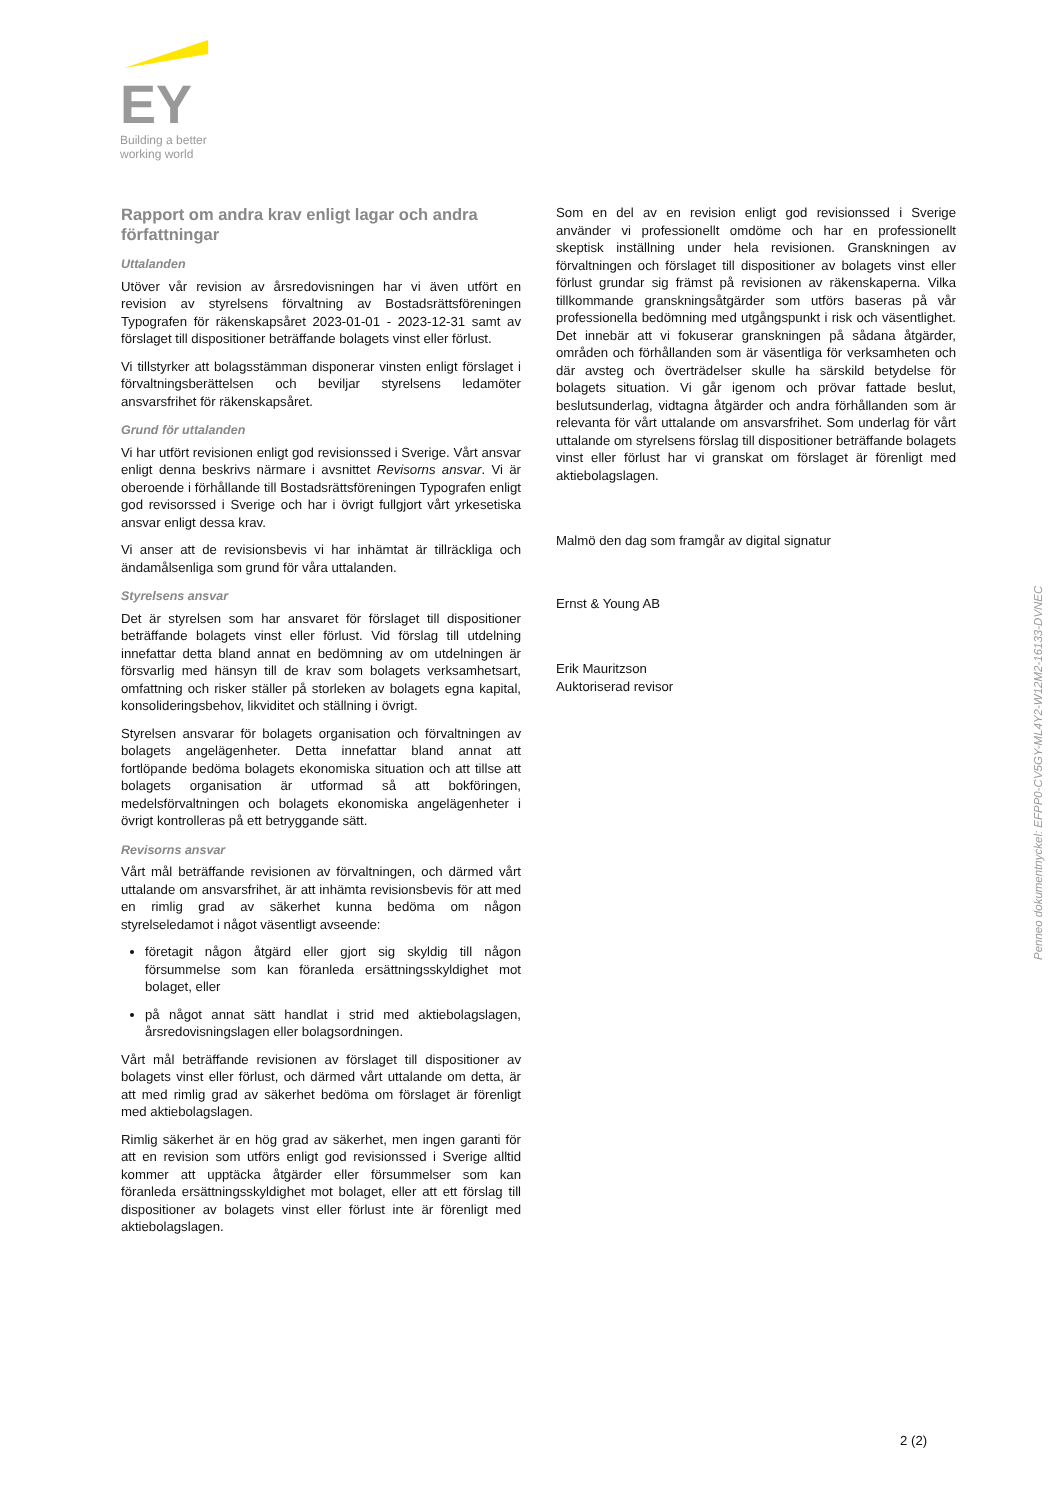EY
Building a better
working world
Rapport om andra krav enligt lagar och andra författningar
Uttalanden
Utöver vår revision av årsredovisningen har vi även utfört en revision av styrelsens förvaltning av Bostadsrättsföreningen Typografen för räkenskapsåret 2023-01-01 - 2023-12-31 samt av förslaget till dispositioner beträffande bolagets vinst eller förlust.
Vi tillstyrker att bolagsstämman disponerar vinsten enligt förslaget i förvaltningsberättelsen och beviljar styrelsens ledamöter ansvarsfrihet för räkenskapsåret.
Grund för uttalanden
Vi har utfört revisionen enligt god revisionssed i Sverige. Vårt ansvar enligt denna beskrivs närmare i avsnittet Revisorns ansvar. Vi är oberoende i förhållande till Bostadsrättsföreningen Typografen enligt god revisorssed i Sverige och har i övrigt fullgjort vårt yrkesetiska ansvar enligt dessa krav.
Vi anser att de revisionsbevis vi har inhämtat är tillräckliga och ändamålsenliga som grund för våra uttalanden.
Styrelsens ansvar
Det är styrelsen som har ansvaret för förslaget till dispositioner beträffande bolagets vinst eller förlust. Vid förslag till utdelning innefattar detta bland annat en bedömning av om utdelningen är försvarlig med hänsyn till de krav som bolagets verksamhetsart, omfattning och risker ställer på storleken av bolagets egna kapital, konsolideringsbehov, likviditet och ställning i övrigt.
Styrelsen ansvarar för bolagets organisation och förvaltningen av bolagets angelägenheter. Detta innefattar bland annat att fortlöpande bedöma bolagets ekonomiska situation och att tillse att bolagets organisation är utformad så att bokföringen, medelsförvaltningen och bolagets ekonomiska angelägenheter i övrigt kontrolleras på ett betryggande sätt.
Revisorns ansvar
Vårt mål beträffande revisionen av förvaltningen, och därmed vårt uttalande om ansvarsfrihet, är att inhämta revisionsbevis för att med en rimlig grad av säkerhet kunna bedöma om någon styrelseledamot i något väsentligt avseende:
företagit någon åtgärd eller gjort sig skyldig till någon försummelse som kan föranleda ersättningsskyldighet mot bolaget, eller
på något annat sätt handlat i strid med aktiebolagslagen, årsredovisningslagen eller bolagsordningen.
Vårt mål beträffande revisionen av förslaget till dispositioner av bolagets vinst eller förlust, och därmed vårt uttalande om detta, är att med rimlig grad av säkerhet bedöma om förslaget är förenligt med aktiebolagslagen.
Rimlig säkerhet är en hög grad av säkerhet, men ingen garanti för att en revision som utförs enligt god revisionssed i Sverige alltid kommer att upptäcka åtgärder eller försummelser som kan föranleda ersättningsskyldighet mot bolaget, eller att ett förslag till dispositioner av bolagets vinst eller förlust inte är förenligt med aktiebolagslagen.
Som en del av en revision enligt god revisionssed i Sverige använder vi professionellt omdöme och har en professionellt skeptisk inställning under hela revisionen. Granskningen av förvaltningen och förslaget till dispositioner av bolagets vinst eller förlust grundar sig främst på revisionen av räkenskaperna. Vilka tillkommande granskningsåtgärder som utförs baseras på vår professionella bedömning med utgångspunkt i risk och väsentlighet. Det innebär att vi fokuserar granskningen på sådana åtgärder, områden och förhållanden som är väsentliga för verksamheten och där avsteg och överträdelser skulle ha särskild betydelse för bolagets situation. Vi går igenom och prövar fattade beslut, beslutsunderlag, vidtagna åtgärder och andra förhållanden som är relevanta för vårt uttalande om ansvarsfrihet. Som underlag för vårt uttalande om styrelsens förslag till dispositioner beträffande bolagets vinst eller förlust har vi granskat om förslaget är förenligt med aktiebolagslagen.
Malmö den dag som framgår av digital signatur
Ernst & Young AB
Erik Mauritzson
Auktoriserad revisor
Penneo dokumentnyckel: EFPP0-CV5GY-ML4Y2-W12M2-16133-DVNEC
2 (2)